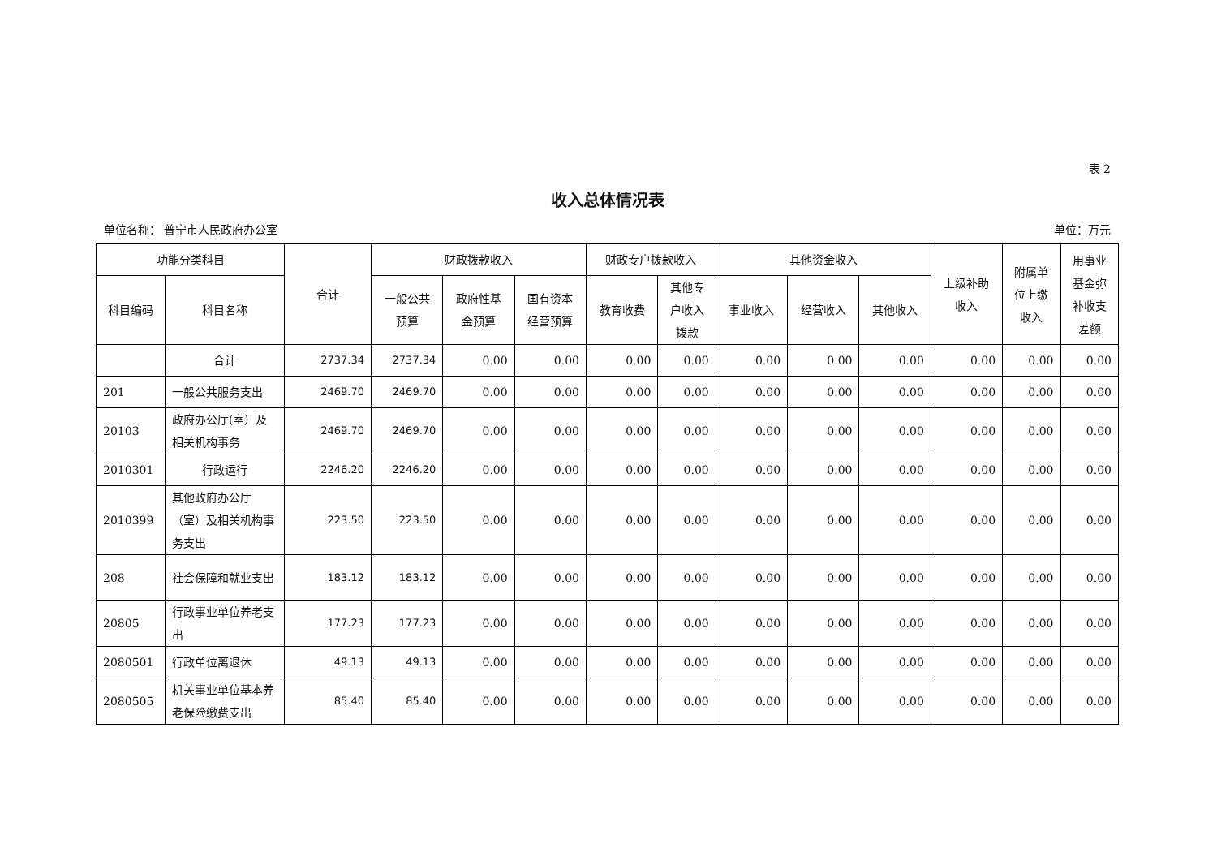表 2
收入总体情况表
单位名称： 普宁市人民政府办公室 单位：万元
| 功能分类科目 | | 合计 | 财政拨款收入 | | | 财政专户拨款收入 | | 其他资金收入 | | | 上级补助 收入 | 附属单 位上缴 收入 | 用事业 基金弥 补收支 差额 |
| --- | --- | --- | --- | --- | --- | --- | --- | --- | --- | --- | --- | --- | --- |
| 科目编码 | 科目名称 | | 一般公共 预算 | 政府性基 金预算 | 国有资本 经营预算 | 教育收费 | 其他专 户收入 拨款 | 事业收入 | 经营收入 | 其他收入 | | | |
| | 合计 | 2737.34 | 2737.34 | 0.00 | 0.00 | 0.00 | 0.00 | 0.00 | 0.00 | 0.00 | 0.00 | 0.00 | 0.00 |
| 201 | 一般公共服务支出 | 2469.70 | 2469.70 | 0.00 | 0.00 | 0.00 | 0.00 | 0.00 | 0.00 | 0.00 | 0.00 | 0.00 | 0.00 |
| 20103 | 政府办公厅(室）及相关机构事务 | 2469.70 | 2469.70 | 0.00 | 0.00 | 0.00 | 0.00 | 0.00 | 0.00 | 0.00 | 0.00 | 0.00 | 0.00 |
| 2010301 | 行政运行 | 2246.20 | 2246.20 | 0.00 | 0.00 | 0.00 | 0.00 | 0.00 | 0.00 | 0.00 | 0.00 | 0.00 | 0.00 |
| 2010399 | 其他政府办公厅（室）及相关机构事务支出 | 223.50 | 223.50 | 0.00 | 0.00 | 0.00 | 0.00 | 0.00 | 0.00 | 0.00 | 0.00 | 0.00 | 0.00 |
| 208 | 社会保障和就业支出 | 183.12 | 183.12 | 0.00 | 0.00 | 0.00 | 0.00 | 0.00 | 0.00 | 0.00 | 0.00 | 0.00 | 0.00 |
| 20805 | 行政事业单位养老支出 | 177.23 | 177.23 | 0.00 | 0.00 | 0.00 | 0.00 | 0.00 | 0.00 | 0.00 | 0.00 | 0.00 | 0.00 |
| 2080501 | 行政单位离退休 | 49.13 | 49.13 | 0.00 | 0.00 | 0.00 | 0.00 | 0.00 | 0.00 | 0.00 | 0.00 | 0.00 | 0.00 |
| 2080505 | 机关事业单位基本养老保险缴费支出 | 85.40 | 85.40 | 0.00 | 0.00 | 0.00 | 0.00 | 0.00 | 0.00 | 0.00 | 0.00 | 0.00 | 0.00 |